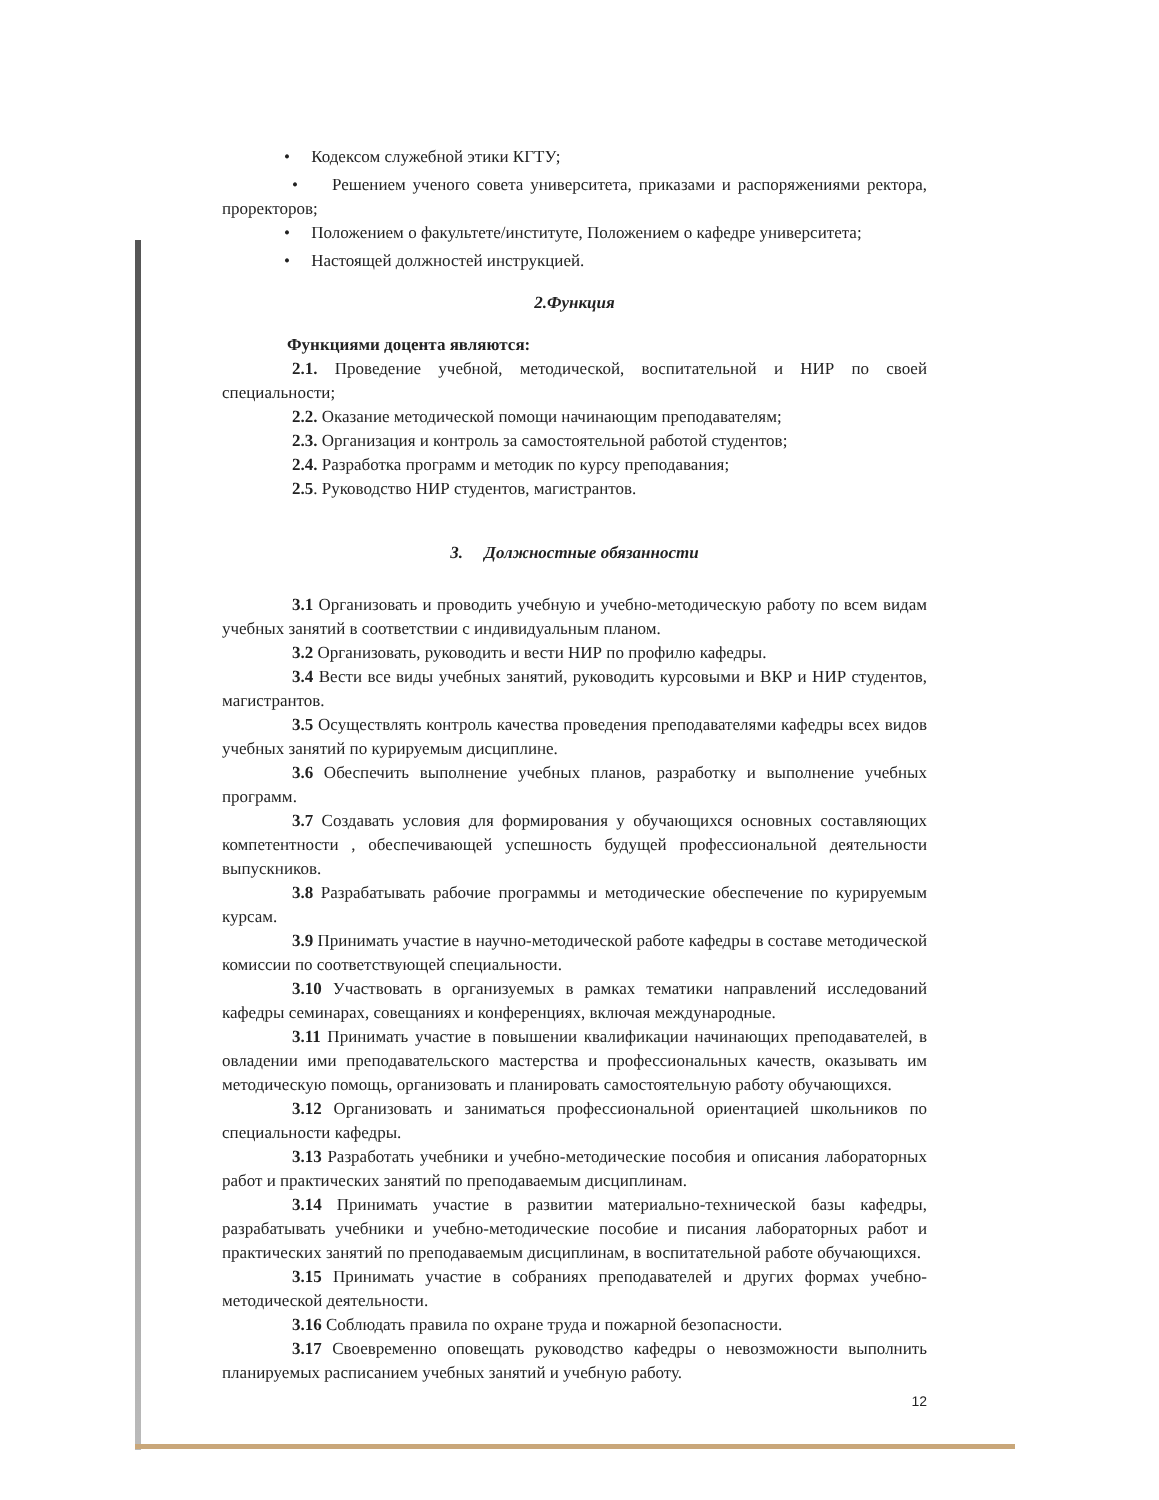• Кодексом служебной этики КГТУ;
• Решением ученого совета университета, приказами и распоряжениями ректора, проректоров;
• Положением о факультете/институте, Положением о кафедре университета;
• Настоящей должностей инструкцией.
2.Функция
Функциями доцента являются:
2.1. Проведение учебной, методической, воспитательной и НИР по своей специальности;
2.2. Оказание методической помощи начинающим преподавателям;
2.3. Организация и контроль за самостоятельной работой студентов;
2.4. Разработка программ и методик по курсу преподавания;
2.5. Руководство НИР студентов, магистрантов.
3. Должностные обязанности
3.1 Организовать и проводить учебную и учебно-методическую работу по всем видам учебных занятий в соответствии с индивидуальным планом.
3.2 Организовать, руководить и вести НИР по профилю кафедры.
3.4 Вести все виды учебных занятий, руководить курсовыми и ВКР и НИР студентов, магистрантов.
3.5 Осуществлять контроль качества проведения преподавателями кафедры всех видов учебных занятий по курируемым дисциплине.
3.6 Обеспечить выполнение учебных планов, разработку и выполнение учебных программ.
3.7 Создавать условия для формирования у обучающихся основных составляющих компетентности , обеспечивающей успешность будущей профессиональной деятельности выпускников.
3.8 Разрабатывать рабочие программы и методические обеспечение по курируемым курсам.
3.9 Принимать участие в научно-методической работе кафедры в составе методической комиссии по соответствующей специальности.
3.10 Участвовать в организуемых в рамках тематики направлений исследований кафедры семинарах, совещаниях и конференциях, включая международные.
3.11 Принимать участие в повышении квалификации начинающих преподавателей, в овладении ими преподавательского мастерства и профессиональных качеств, оказывать им методическую помощь, организовать и планировать самостоятельную работу обучающихся.
3.12 Организовать и заниматься профессиональной ориентацией школьников по специальности кафедры.
3.13 Разработать учебники и учебно-методические пособия и описания лабораторных работ и практических занятий по преподаваемым дисциплинам.
3.14 Принимать участие в развитии материально-технической базы кафедры, разрабатывать учебники и учебно-методические пособие и писания лабораторных работ и практических занятий по преподаваемым дисциплинам, в воспитательной работе обучающихся.
3.15 Принимать участие в собраниях преподавателей и других формах учебно-методической деятельности.
3.16 Соблюдать правила по охране труда и пожарной безопасности.
3.17 Своевременно оповещать руководство кафедры о невозможности выполнить планируемых расписанием учебных занятий и учебную работу.
12